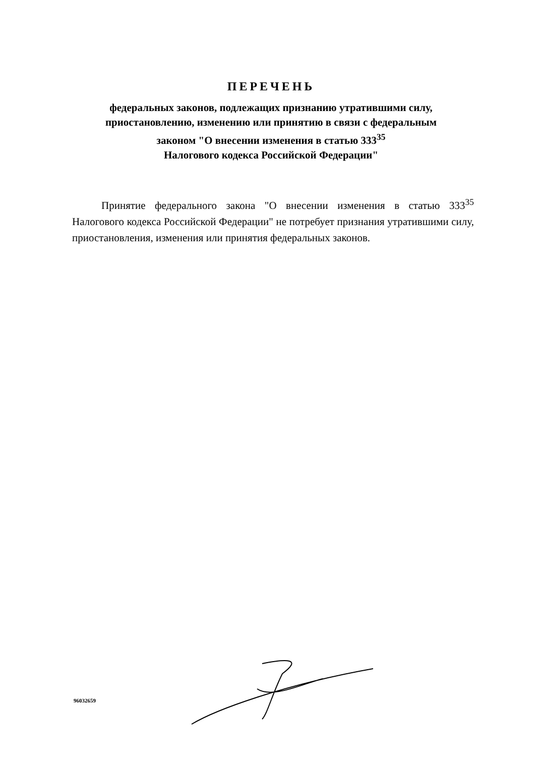ПЕРЕЧЕНЬ
федеральных законов, подлежащих признанию утратившими силу,
приостановлению, изменению или принятию в связи с федеральным
законом "О внесении изменения в статью 333<sup>35</sup>
Налогового кодекса Российской Федерации"
Принятие федерального закона "О внесении изменения в статью 333<sup>35</sup> Налогового кодекса Российской Федерации" не потребует признания утратившими силу, приостановления, изменения или принятия федеральных законов.
96032659